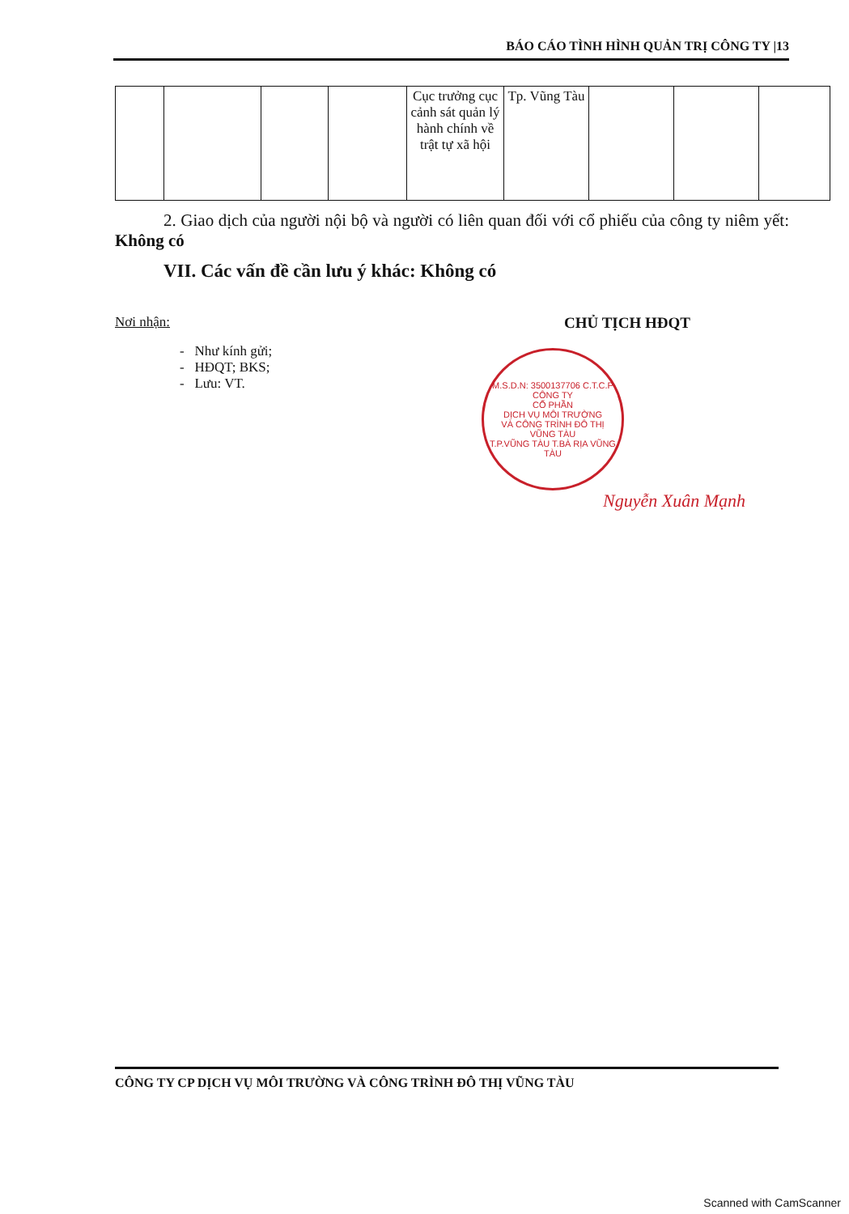BÁO CÁO TÌNH HÌNH QUẢN TRỊ CÔNG TY |13
| | | | | Cục trưởng cục cảnh sát quản lý hành chính về trật tự xã hội | Tp. Vũng Tàu | | | |
2. Giao dịch của người nội bộ và người có liên quan đối với cổ phiếu của công ty niêm yết: Không có
VII. Các vấn đề cần lưu ý khác: Không có
Nơi nhận:
- Như kính gửi;
- HĐQT; BKS;
- Lưu: VT.
CHỦ TỊCH HĐQT
M.S.D.N: 3500137706 C.T.C.P
CÔNG TY
CỔ PHẦN
DỊCH VỤ MÔI TRƯỜNG
VÀ CÔNG TRÌNH ĐÔ THỊ
VŨNG TÀU
T.P.VŨNG TÀU T.BÀ RỊA VŨNG TÀU
Nguyễn Xuân Mạnh
CÔNG TY CP DỊCH VỤ MÔI TRƯỜNG VÀ CÔNG TRÌNH ĐÔ THỊ VŨNG TÀU
Scanned with CamScanner